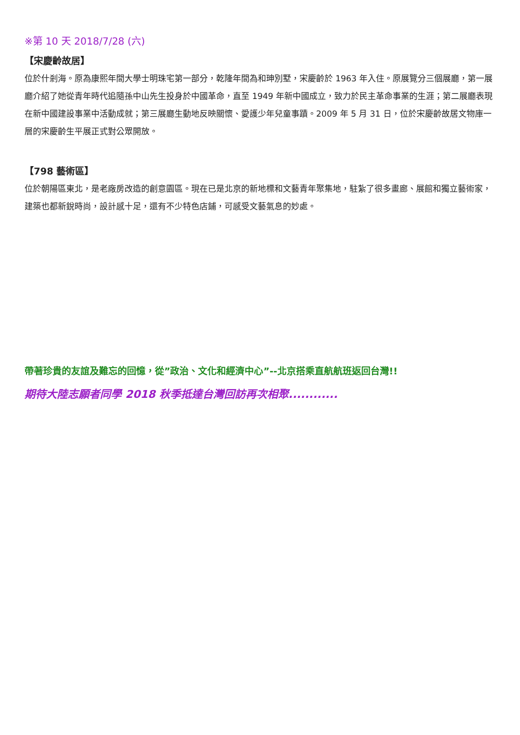※第 10 天 2018/7/28 (六)
【宋慶齡故居】
位於什剎海。原為康熙年間大學士明珠宅第一部分，乾隆年間為和珅別墅，宋慶齡於 1963 年入住。原展覽分三個展廳，第一展廳介紹了她從青年時代追隨孫中山先生投身於中國革命，直至 1949 年新中國成立，致力於民主革命事業的生涯；第二展廳表現在新中國建設事業中活動成就；第三展廳生動地反映關懷、愛護少年兒童事蹟。2009 年 5 月 31 日，位於宋慶齡故居文物庫一層的宋慶齡生平展正式對公眾開放。
【798 藝術區】
位於朝陽區東北，是老廠房改造的創意園區。現在已是北京的新地標和文藝青年聚集地，駐紮了很多畫廊、展館和獨立藝術家，建築也都新銳時尚，設計感十足，還有不少特色店鋪，可感受文藝氣息的妙處。
帶著珍貴的友誼及難忘的回憶，從”政治、文化和經濟中心”--北京搭乘直航航班返回台灣!!
期待大陸志願者同學 2018 秋季抵達台灣回訪再次相聚............